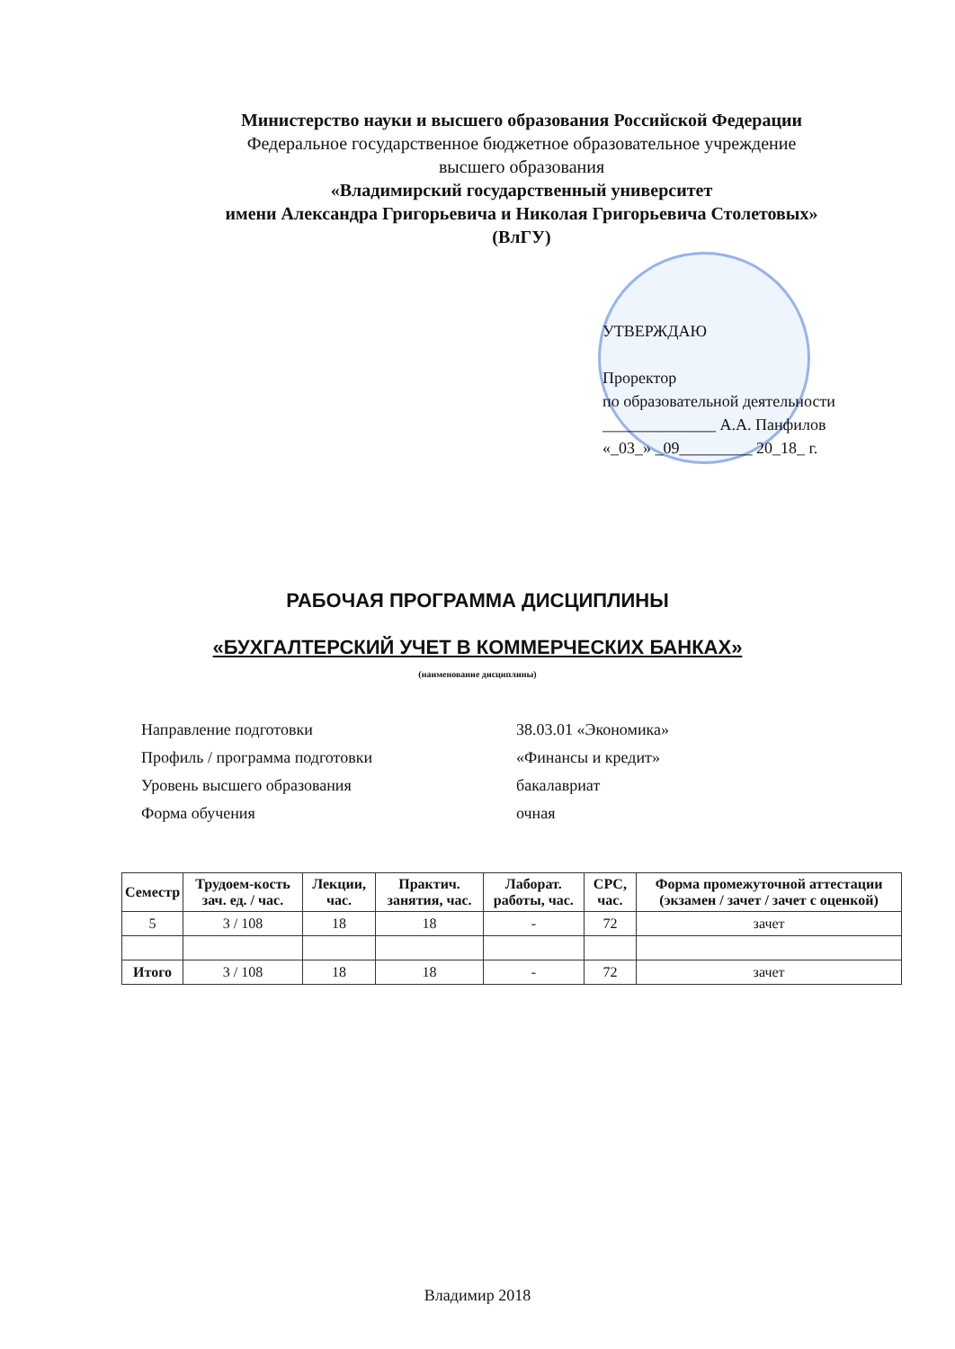Министерство науки и высшего образования Российской Федерации
Федеральное государственное бюджетное образовательное учреждение
высшего образования
«Владимирский государственный университет
имени Александра Григорьевича и Николая Григорьевича Столетовых»
(ВлГУ)
УТВЕРЖДАЮ
Проректор
по образовательной деятельности
______________ А.А. Панфилов
«_03_» _09_________ 20_18_ г.
РАБОЧАЯ ПРОГРАММА ДИСЦИПЛИНЫ
«БУХГАЛТЕРСКИЙ УЧЕТ В КОММЕРЧЕСКИХ БАНКАХ»
(наименование дисциплины)
| Направление подготовки | 38.03.01 «Экономика» |
| Профиль / программа подготовки | «Финансы и кредит» |
| Уровень высшего образования | бакалавриат |
| Форма обучения | очная |
| Семестр | Трудоем-кость зач. ед. / час. | Лекции, час. | Практич. занятия, час. | Лаборат. работы, час. | СРС, час. | Форма промежуточной аттестации (экзамен / зачет / зачет с оценкой) |
| --- | --- | --- | --- | --- | --- | --- |
| 5 | 3 / 108 | 18 | 18 | - | 72 | зачет |
| Итого | 3 / 108 | 18 | 18 | - | 72 | зачет |
Владимир 2018